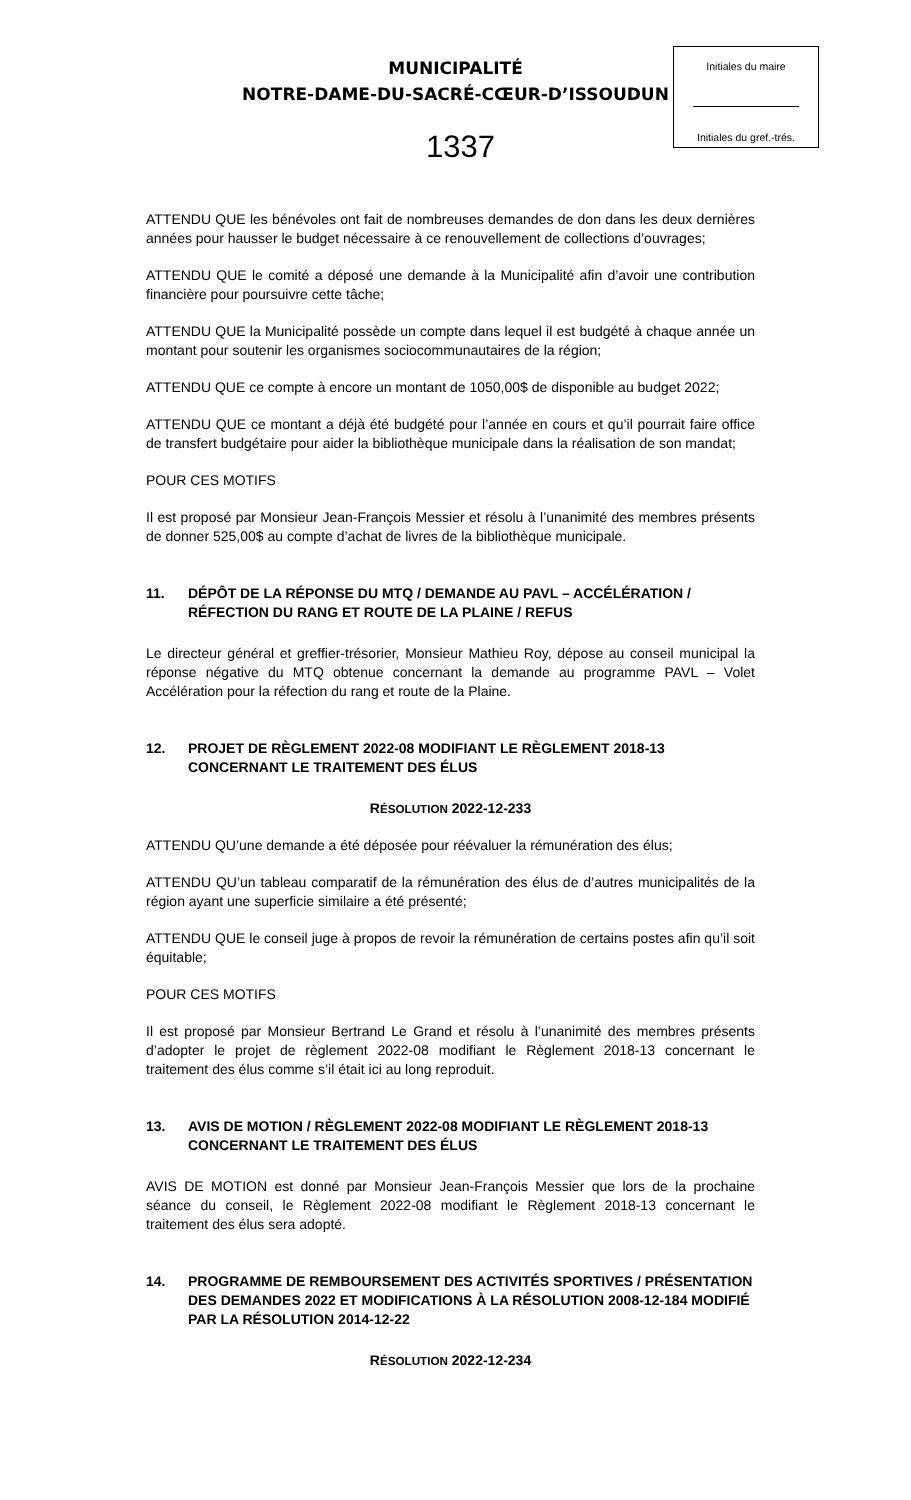MUNICIPALITÉ
NOTRE-DAME-DU-SACRÉ-CŒUR-D’ISSOUDUN
1337
Initiales du maire
Initiales du gref.-trés.
ATTENDU QUE les bénévoles ont fait de nombreuses demandes de don dans les deux dernières années pour hausser le budget nécessaire à ce renouvellement de collections d’ouvrages;
ATTENDU QUE le comité a déposé une demande à la Municipalité afin d’avoir une contribution financière pour poursuivre cette tâche;
ATTENDU QUE la Municipalité possède un compte dans lequel il est budgété à chaque année un montant pour soutenir les organismes sociocommunautaires de la région;
ATTENDU QUE ce compte à encore un montant de 1050,00$ de disponible au budget 2022;
ATTENDU QUE ce montant a déjà été budgété pour l’année en cours et qu’il pourrait faire office de transfert budgétaire pour aider la bibliothèque municipale dans la réalisation de son mandat;
POUR CES MOTIFS
Il est proposé par Monsieur Jean-François Messier et résolu à l’unanimité des membres présents de donner 525,00$ au compte d’achat de livres de la bibliothèque municipale.
11. DÉPÔT DE LA RÉPONSE DU MTQ / DEMANDE AU PAVL – ACCÉLÉRATION / RÉFECTION DU RANG ET ROUTE DE LA PLAINE / REFUS
Le directeur général et greffier-trésorier, Monsieur Mathieu Roy, dépose au conseil municipal la réponse négative du MTQ obtenue concernant la demande au programme PAVL – Volet Accélération pour la réfection du rang et route de la Plaine.
12. PROJET DE RÈGLEMENT 2022-08 MODIFIANT LE RÈGLEMENT 2018-13 CONCERNANT LE TRAITEMENT DES ÉLUS
RÉSOLUTION 2022-12-233
ATTENDU QU’une demande a été déposée pour réévaluer la rémunération des élus;
ATTENDU QU’un tableau comparatif de la rémunération des élus de d’autres municipalités de la région ayant une superficie similaire a été présenté;
ATTENDU QUE le conseil juge à propos de revoir la rémunération de certains postes afin qu’il soit équitable;
POUR CES MOTIFS
Il est proposé par Monsieur Bertrand Le Grand et résolu à l’unanimité des membres présents d’adopter le projet de règlement 2022-08 modifiant le Règlement 2018-13 concernant le traitement des élus comme s’il était ici au long reproduit.
13. AVIS DE MOTION / RÈGLEMENT 2022-08 MODIFIANT LE RÈGLEMENT 2018-13 CONCERNANT LE TRAITEMENT DES ÉLUS
AVIS DE MOTION est donné par Monsieur Jean-François Messier que lors de la prochaine séance du conseil, le Règlement 2022-08 modifiant le Règlement 2018-13 concernant le traitement des élus sera adopté.
14. PROGRAMME DE REMBOURSEMENT DES ACTIVITÉS SPORTIVES / PRÉSENTATION DES DEMANDES 2022 ET MODIFICATIONS À LA RÉSOLUTION 2008-12-184 MODIFIÉ PAR LA RÉSOLUTION 2014-12-22
RÉSOLUTION 2022-12-234